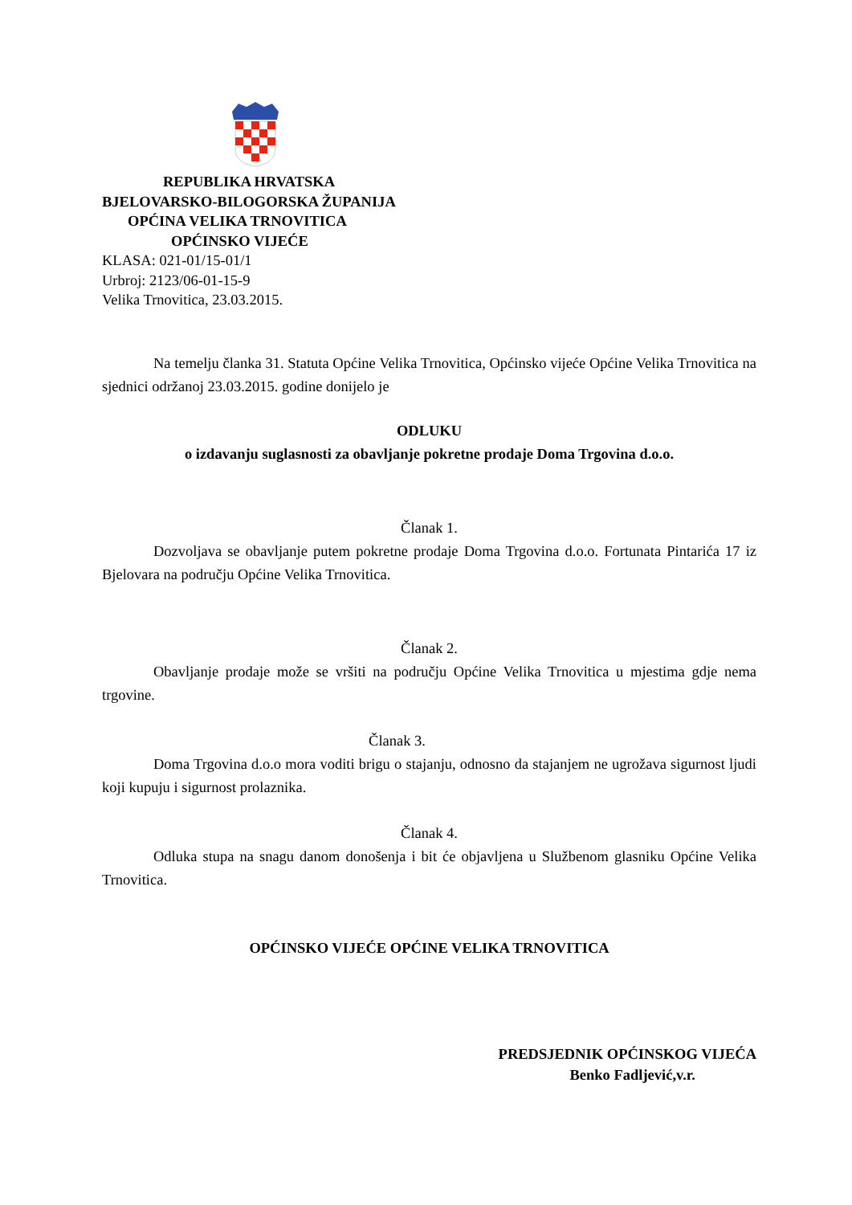REPUBLIKA HRVATSKA
BJELOVARSKO-BILOGORSKA ŽUPANIJA
OPĆINA VELIKA TRNOVITICA
OPĆINSKO VIJEĆE
KLASA: 021-01/15-01/1
Urbroj: 2123/06-01-15-9
Velika Trnovitica, 23.03.2015.
Na temelju članka 31. Statuta Općine Velika Trnovitica, Općinsko vijeće Općine Velika Trnovitica na sjednici održanoj 23.03.2015. godine donijelo je
ODLUKU
o izdavanju suglasnosti za obavljanje pokretne prodaje Doma Trgovina d.o.o.
Članak 1.
Dozvoljava se obavljanje putem pokretne prodaje Doma Trgovina d.o.o. Fortunata Pintarića 17 iz Bjelovara na području Općine Velika Trnovitica.
Članak 2.
Obavljanje prodaje može se vršiti na području Općine Velika Trnovitica u mjestima gdje nema trgovine.
Članak 3.
Doma Trgovina d.o.o mora voditi brigu o stajanju, odnosno da stajanjem ne ugrožava sigurnost ljudi koji kupuju i sigurnost prolaznika.
Članak 4.
Odluka stupa na snagu danom donošenja i bit će objavljena u Službenom glasniku Općine Velika Trnovitica.
OPĆINSKO VIJEĆE OPĆINE VELIKA TRNOVITICA
PREDSJEDNIK OPĆINSKOG VIJEĆA
Benko Fadljević,v.r.